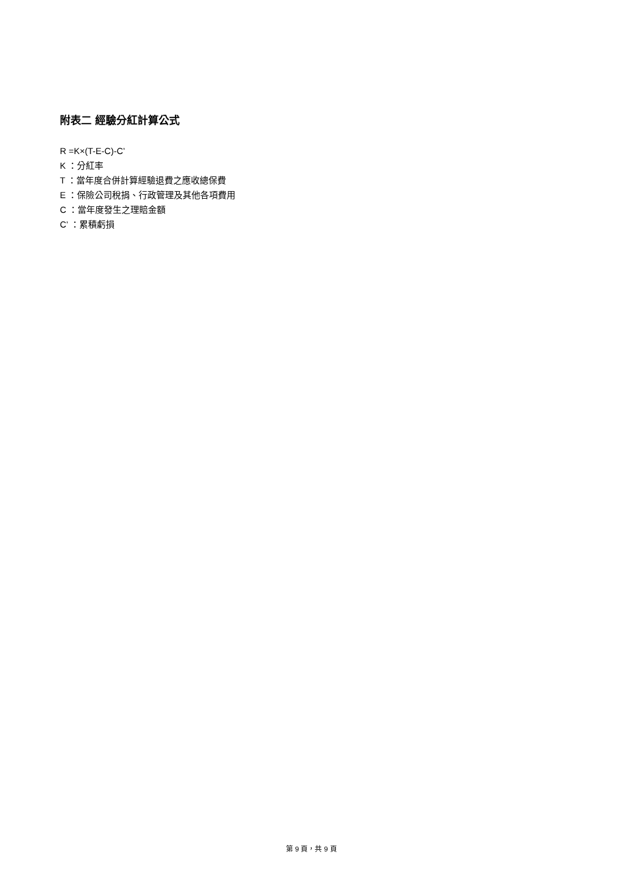附表二 經驗分紅計算公式
R =K×(T-E-C)-C’
K ：分紅率
T ：當年度合併計算經驗退費之應收總保費
E ：保險公司稅捐、行政管理及其他各項費用
C ：當年度發生之理賠金額
C’ ：累積虧損
第 9 頁，共 9 頁